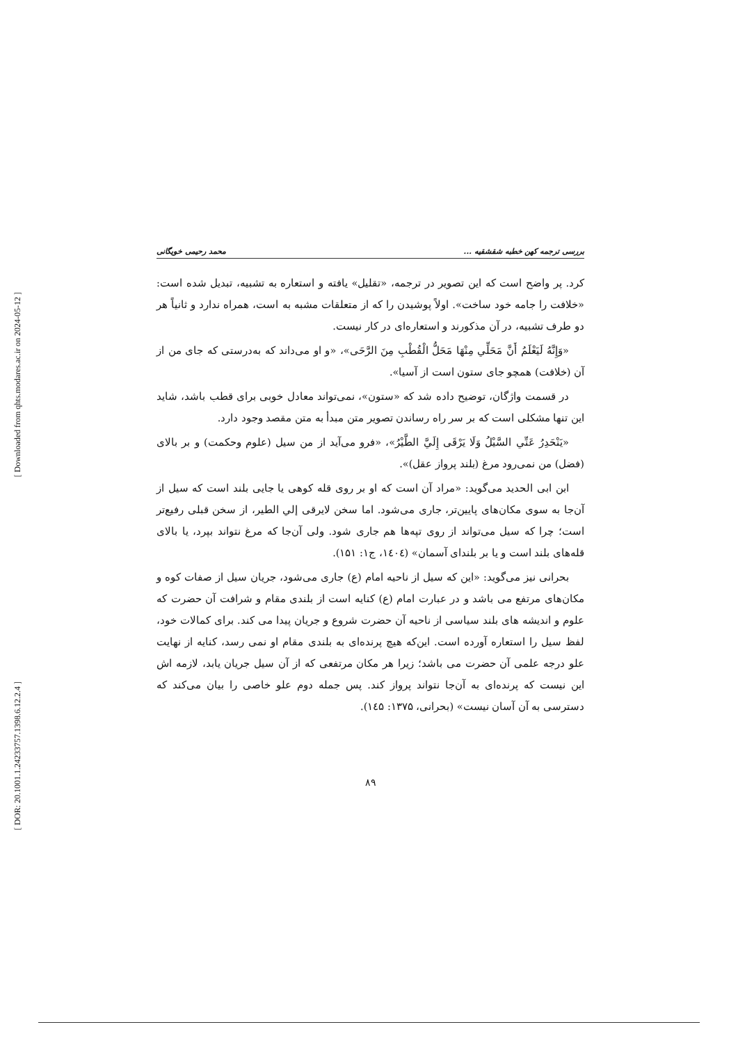[ Downloaded from qhts.modares.ac.ir on 2024-05-12 ]
[ DOR: 20.1001.1.24233757.1398.6.12.2.4 ]
بررسی ترجمه کهن خطبه شقشقیه ... محمد رحیمی خویگانی
کرد. پر واضح است که این تصویر در ترجمه، «تقلیل» یافته و استعاره به تشبیه، تبدیل شده است: «خلافت را جامه خود ساخت». اولاً پوشیدن را که از متعلقات مشبه به است، همراه ندارد و ثانیاً هر دو طرف تشبیه، در آن مذکورند و استعاره‌ای در کار نیست.
«وَإِنَّهُ لَيَعْلَمُ أَنَّ مَحَلِّي مِنْهَا مَحَلُّ الْقُطْبِ مِنَ الرَّحَى»، «و او می‌داند که به‌درستی که جای من از آن (خلافت) همچو جای ستون است از آسیا».
در قسمت واژگان، توضیح داده شد که «ستون»، نمی‌تواند معادل خوبی برای قطب باشد، شاید این تنها مشکلی است که بر سر راه رساندن تصویر متن مبدأ به متن مقصد وجود دارد.
«يَنْحَدِرُ عَنِّي السَّيْلُ وَلَا يَرْقَى إِلَيَّ الطَّيْرُ»، «فرو می‌آید از من سیل (علوم وحکمت) و بر بالای (فضل) من نمی‌رود مرغ (بلند پرواز عقل)».
ابن ابی الحدید می‌گوید: «مراد آن است که او بر روی قله کوهی یا جایی بلند است که سیل از آن‌جا به سوی مکان‌های پایین‌تر، جاری می‌شود. اما سخن لایرقی إلي الطیر، از سخن قبلی رفیع‌تر است؛ چرا که سیل می‌تواند از روی تپه‌ها هم جاری شود. ولی آن‌جا که مرغ نتواند بپرد، یا بالای قله‌های بلند است و یا بر بلندای آسمان» (۱٤۰٤، ج۱: ۱۵۱).
بحرانی نیز می‌گوید: «این که سیل از ناحیه امام (ع) جاری می‌شود، جریان سیل از صفات کوه و مکان‌های مرتفع می باشد و در عبارت امام (ع) کنایه است از بلندی مقام و شرافت آن حضرت که علوم و اندیشه های بلند سیاسی از ناحیه آن حضرت شروع و جریان پیدا می کند. برای کمالات خود، لفظ سیل را استعاره آورده است. این‌که هیچ پرنده‌ای به بلندی مقام او نمی رسد، کنایه از نهایت علو درجه علمی آن حضرت می باشد؛ زیرا هر مکان مرتفعی که از آن سیل جریان یابد، لازمه اش این نیست که پرنده‌ای به آن‌جا نتواند پرواز کند. پس جمله دوم علو خاصی را بیان می‌کند که دسترسی به آن آسان نیست» (بحرانی، ۱۳۷۵: ۱٤۵).
۸۹